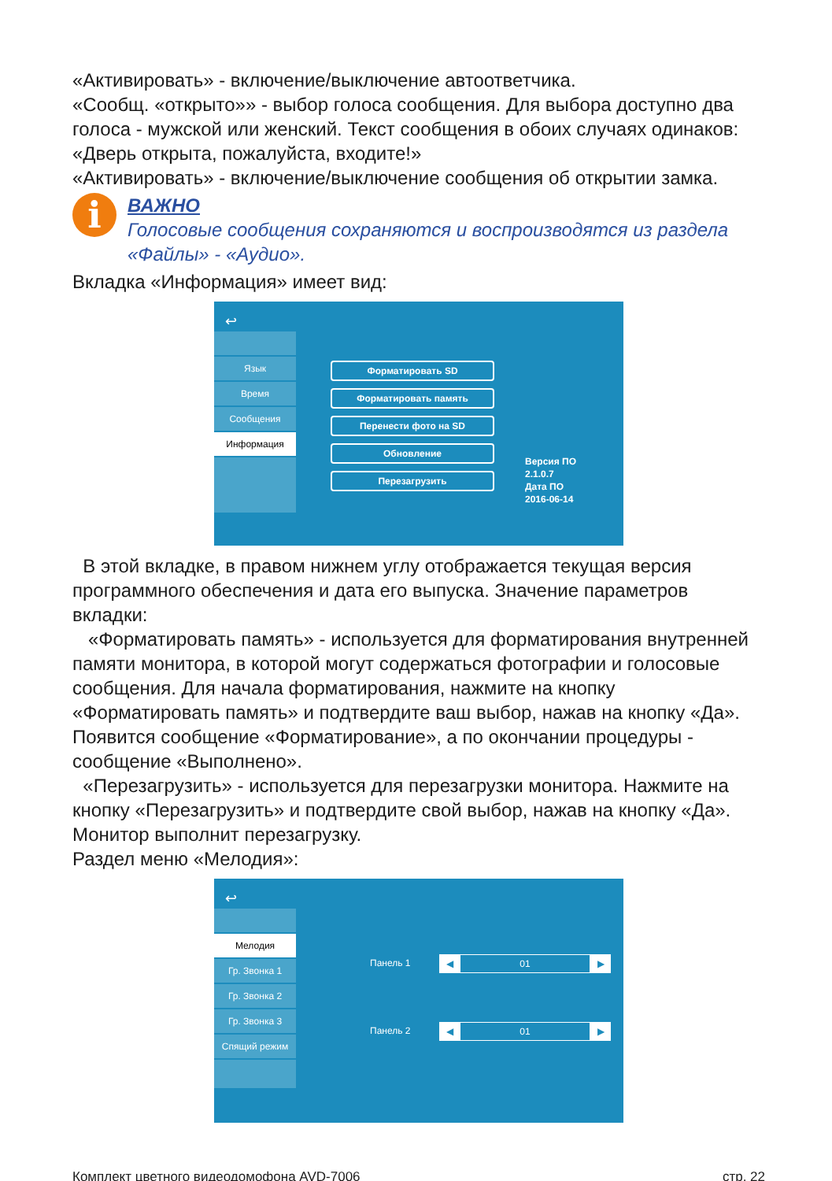«Активировать» - включение/выключение автоответчика.
«Сообщ. «открыто»» - выбор голоса сообщения. Для выбора доступно два голоса - мужской или женский. Текст сообщения в обоих случаях одинаков: «Дверь открыта, пожалуйста, входите!»
«Активировать» - включение/выключение сообщения об открытии замка.
i
ВАЖНО
Голосовые сообщения сохраняются и воспроизводятся из раздела «Файлы» - «Аудио».
Вкладка «Информация» имеет вид:
↩
Язык
Время
Сообщения
Информация
Форматировать SD
Форматировать память
Перенести фото на SD
Обновление
Перезагрузить
Версия ПО
2.1.0.7
Дата ПО
2016-06-14
В этой вкладке, в правом нижнем углу отображается текущая версия программного обеспечения и дата его выпуска. Значение параметров вкладки:
«Форматировать память» - используется для форматирования внутренней памяти монитора, в которой могут содержаться фотографии и голосовые сообщения. Для начала форматирования, нажмите на кнопку «Форматировать память» и подтвердите ваш выбор, нажав на кнопку «Да». Появится сообщение «Форматирование», а по окончании процедуры - сообщение «Выполнено».
«Перезагрузить» - используется для перезагрузки монитора. Нажмите на кнопку «Перезагрузить» и подтвердите свой выбор, нажав на кнопку «Да». Монитор выполнит перезагрузку.
Раздел меню «Мелодия»:
↩
Мелодия
Гр. Звонка 1
Гр. Звонка 2
Гр. Звонка 3
Спящий режим
Панель 1
◀ 01 ▶
Панель 2
◀ 01 ▶
Комплект цветного видеодомофона AVD-7006 стр. 22